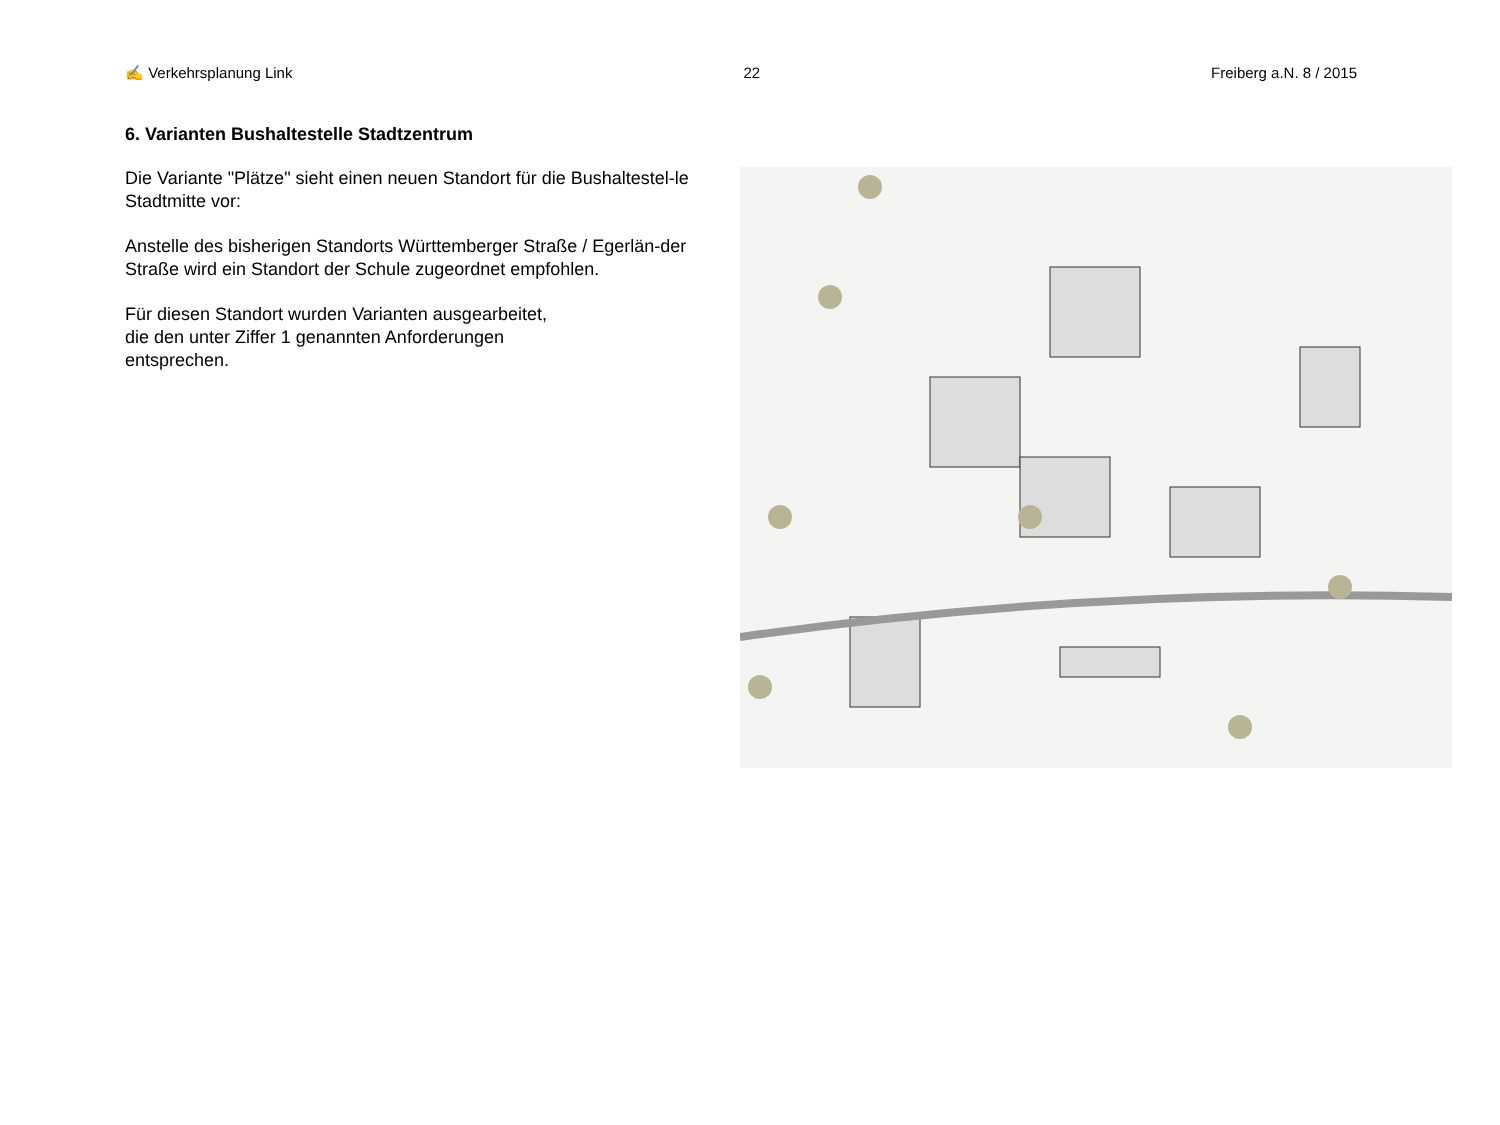✍ Verkehrsplanung Link 22 Freiberg a.N. 8 / 2015
6. Varianten Bushaltestelle Stadtzentrum
Die Variante "Plätze" sieht einen neuen Standort für die Bushaltestel-le Stadtmitte vor:
Anstelle des bisherigen Standorts Württemberger Straße / Egerlän-der Straße wird ein Standort der Schule zugeordnet empfohlen.
Für diesen Standort wurden Varianten ausgearbeitet,
die den unter Ziffer 1 genannten Anforderungen
entsprechen.